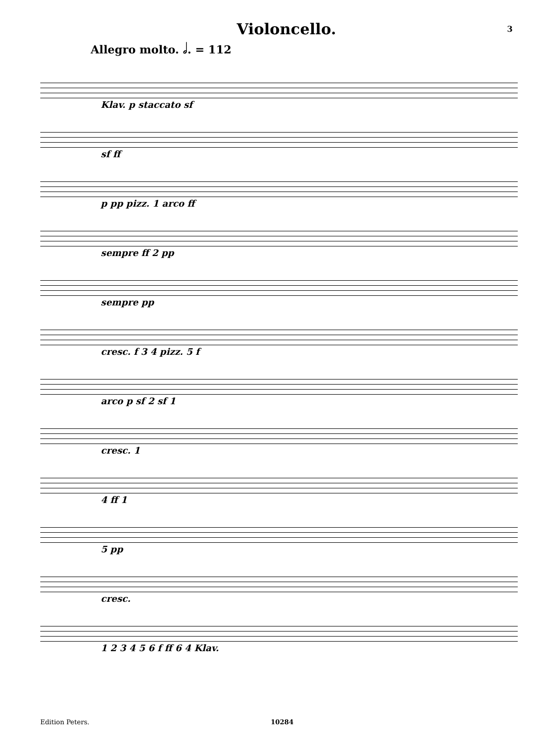Violoncello.
3
Allegro molto. 𝅗𝅥. = 112
Klav. p staccato sf
sf ff
p pp pizz. 1 arco ff
sempre ff 2 pp
sempre pp
cresc. f 3 4 pizz. 5 f
arco p sf 2 sf 1
cresc. 1
4 ff 1
5 pp
cresc.
1 2 3 4 5 6 f ff 6 4 Klav.
Edition Peters. 10284